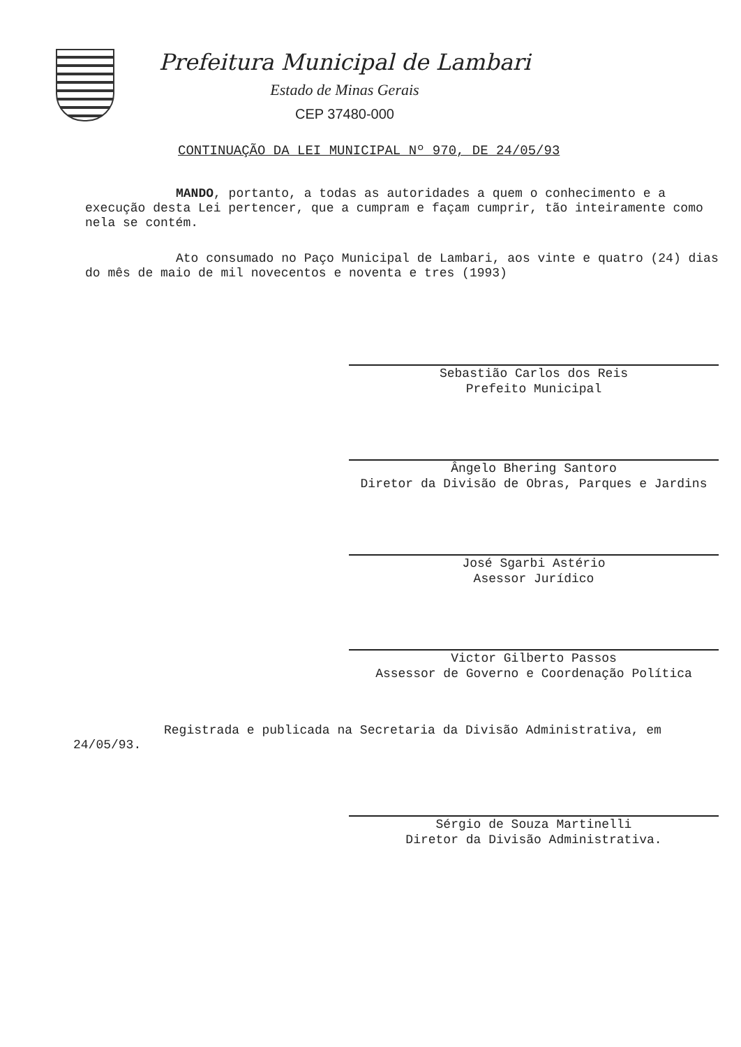Prefeitura Municipal de Lambari
Estado de Minas Gerais
CEP 37480-000
CONTINUAÇÃO DA LEI MUNICIPAL Nº 970, DE 24/05/93
MANDO, portanto, a todas as autoridades a quem o conhecimento e a execução desta Lei pertencer, que a cumpram e façam cumprir, tão inteiramente como nela se contém.
Ato consumado no Paço Municipal de Lambari, aos vinte e quatro (24) dias do mês de maio de mil novecentos e noventa e tres (1993)
Sebastião Carlos dos Reis
Prefeito Municipal
Ângelo Bhering Santoro
Diretor da Divisão de Obras, Parques e Jardins
José Sgarbi Astério
Asessor Jurídico
Victor Gilberto Passos
Assessor de Governo e Coordenação Política
Registrada e publicada na Secretaria da Divisão Administrativa, em 24/05/93.
Sérgio de Souza Martinelli
Diretor da Divisão Administrativa.